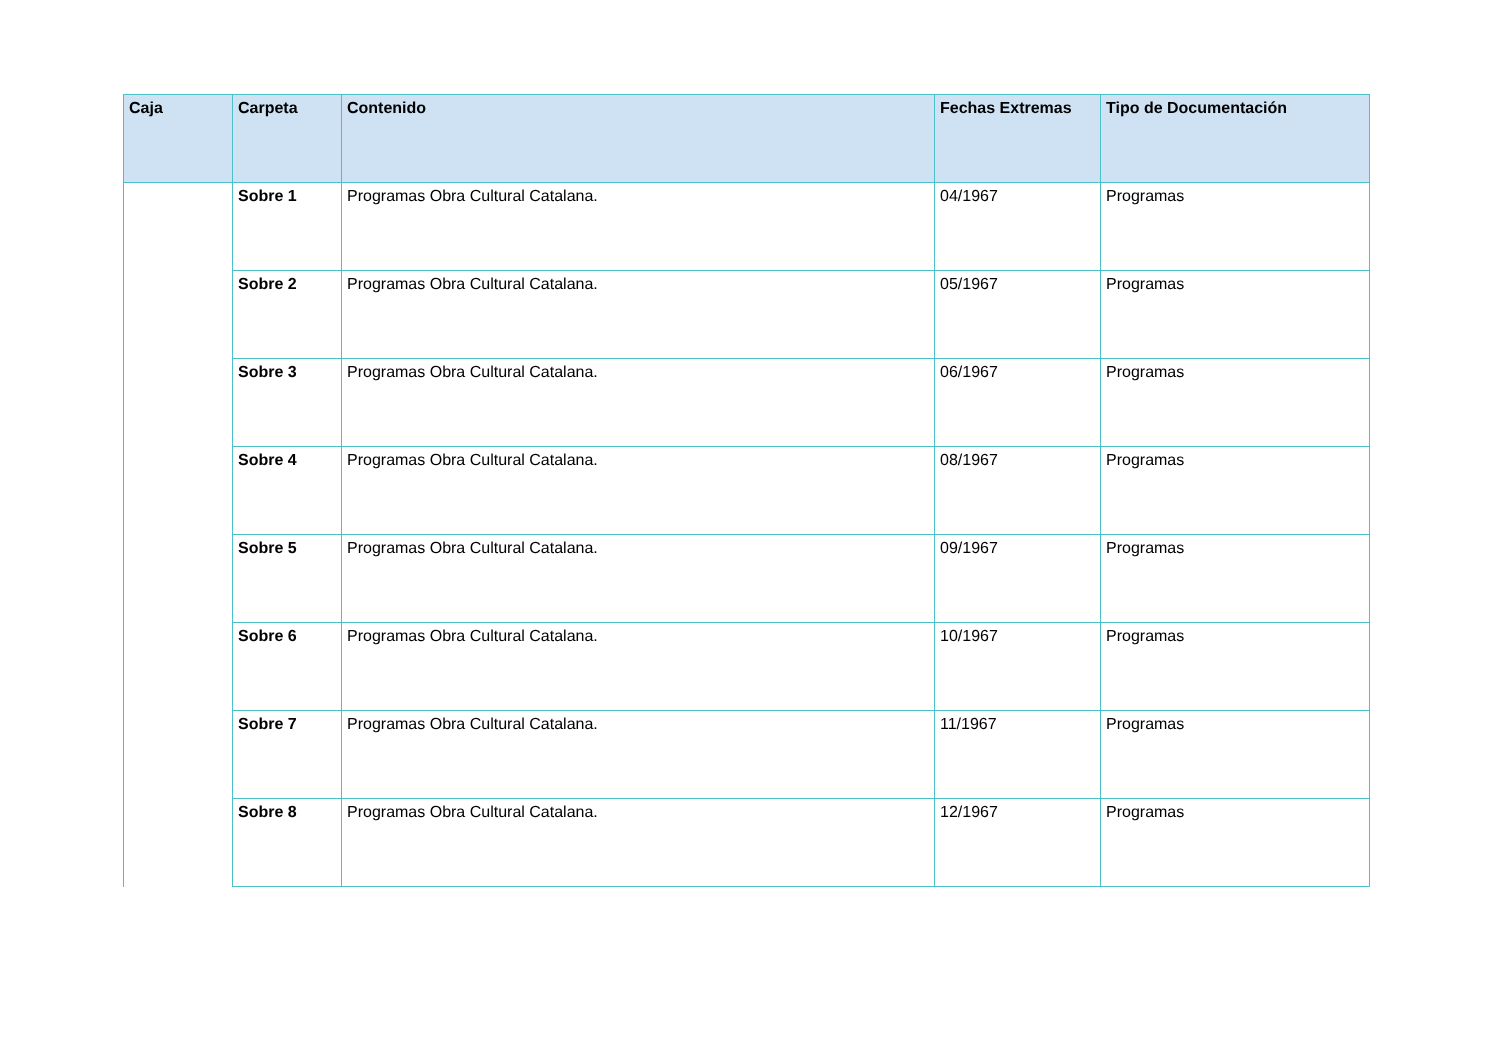| Caja | Carpeta | Contenido | Fechas Extremas | Tipo de Documentación |
| --- | --- | --- | --- | --- |
| | Sobre 1 | Programas Obra Cultural Catalana. | 04/1967 | Programas |
| | Sobre 2 | Programas Obra Cultural Catalana. | 05/1967 | Programas |
| | Sobre 3 | Programas Obra Cultural Catalana. | 06/1967 | Programas |
| | Sobre 4 | Programas Obra Cultural Catalana. | 08/1967 | Programas |
| | Sobre 5 | Programas Obra Cultural Catalana. | 09/1967 | Programas |
| | Sobre 6 | Programas Obra Cultural Catalana. | 10/1967 | Programas |
| | Sobre 7 | Programas Obra Cultural Catalana. | 11/1967 | Programas |
| | Sobre 8 | Programas Obra Cultural Catalana. | 12/1967 | Programas |